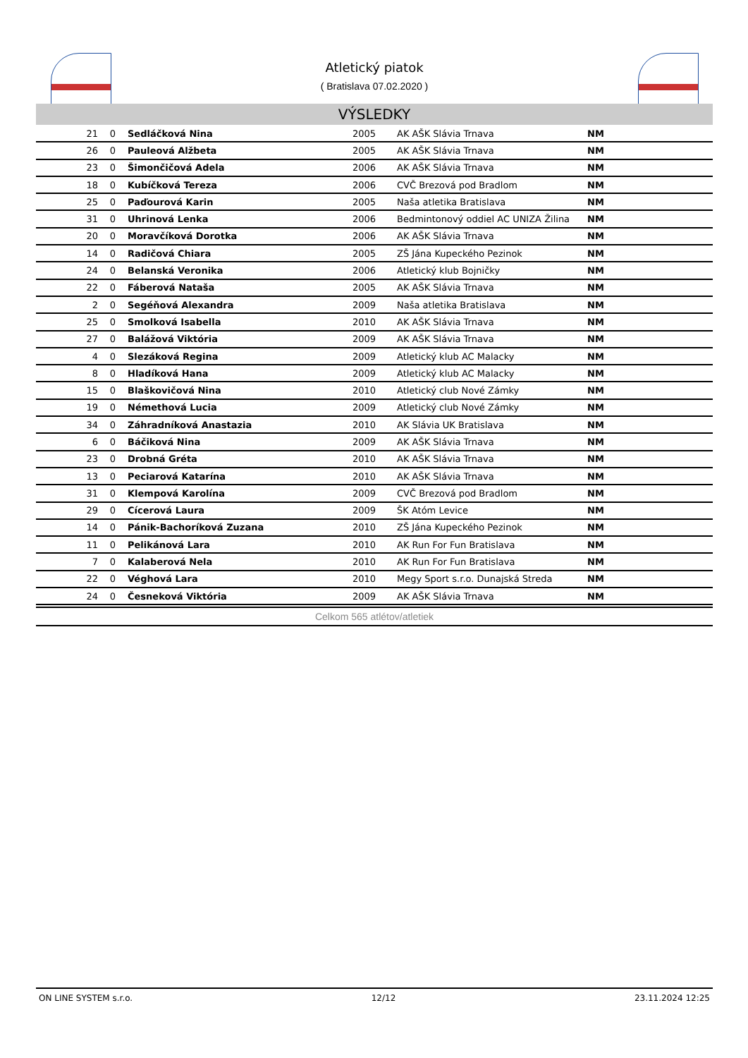Atletický piatok
( Bratislava 07.02.2020 )
VÝSLEDKY
| 21 | 0 | Sedláčková Nina | 2005 | AK AŠK Slávia Trnava | NM |
| 26 | 0 | Pauleová Alžbeta | 2005 | AK AŠK Slávia Trnava | NM |
| 23 | 0 | Šimončičová Adela | 2006 | AK AŠK Slávia Trnava | NM |
| 18 | 0 | Kubíčková Tereza | 2006 | CVČ Brezová pod Bradlom | NM |
| 25 | 0 | Paďourová Karin | 2005 | Naša atletika Bratislava | NM |
| 31 | 0 | Uhrinová Lenka | 2006 | Bedmintonový oddiel AC UNIZA Žilina | NM |
| 20 | 0 | Moravčíková Dorotka | 2006 | AK AŠK Slávia Trnava | NM |
| 14 | 0 | Radičová Chiara | 2005 | ZŠ Jána Kupeckého Pezinok | NM |
| 24 | 0 | Belanská Veronika | 2006 | Atletický klub Bojničky | NM |
| 22 | 0 | Fáberová Nataša | 2005 | AK AŠK Slávia Trnava | NM |
| 2 | 0 | Segéňová Alexandra | 2009 | Naša atletika Bratislava | NM |
| 25 | 0 | Smolková Isabella | 2010 | AK AŠK Slávia Trnava | NM |
| 27 | 0 | Balážová Viktória | 2009 | AK AŠK Slávia Trnava | NM |
| 4 | 0 | Slezáková Regina | 2009 | Atletický klub AC Malacky | NM |
| 8 | 0 | Hladíková Hana | 2009 | Atletický klub AC Malacky | NM |
| 15 | 0 | Blaškovičová Nina | 2010 | Atletický club Nové Zámky | NM |
| 19 | 0 | Némethová Lucia | 2009 | Atletický club Nové Zámky | NM |
| 34 | 0 | Záhradníková Anastazia | 2010 | AK Slávia UK Bratislava | NM |
| 6 | 0 | Báčiková Nina | 2009 | AK AŠK Slávia Trnava | NM |
| 23 | 0 | Drobná Gréta | 2010 | AK AŠK Slávia Trnava | NM |
| 13 | 0 | Peciarová Katarína | 2010 | AK AŠK Slávia Trnava | NM |
| 31 | 0 | Klempová Karolína | 2009 | CVČ Brezová pod Bradlom | NM |
| 29 | 0 | Cícerová Laura | 2009 | ŠK Atóm Levice | NM |
| 14 | 0 | Pánik-Bachoríková Zuzana | 2010 | ZŠ Jána Kupeckého Pezinok | NM |
| 11 | 0 | Pelikánová Lara | 2010 | AK Run For Fun Bratislava | NM |
| 7 | 0 | Kalaberová Nela | 2010 | AK Run For Fun Bratislava | NM |
| 22 | 0 | Véghová Lara | 2010 | Megy Sport s.r.o. Dunajská Streda | NM |
| 24 | 0 | Česneková Viktória | 2009 | AK AŠK Slávia Trnava | NM |
Celkom 565 atlétov/atletiek
ON LINE SYSTEM s.r.o. 12/12 23.11.2024 12:25